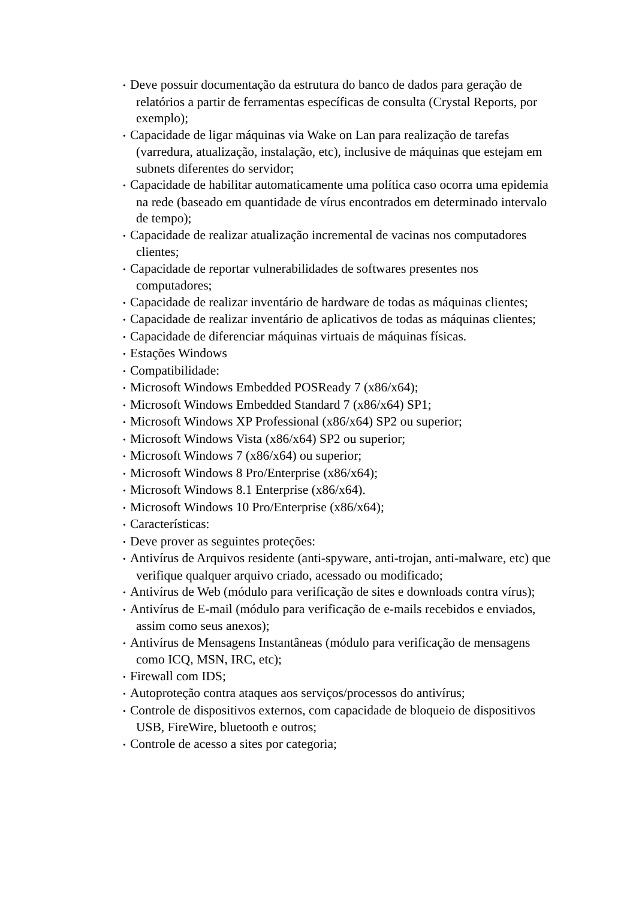• Deve possuir documentação da estrutura do banco de dados para geração de relatórios a partir de ferramentas específicas de consulta (Crystal Reports, por exemplo);
• Capacidade de ligar máquinas via Wake on Lan para realização de tarefas (varredura, atualização, instalação, etc), inclusive de máquinas que estejam em subnets diferentes do servidor;
• Capacidade de habilitar automaticamente uma política caso ocorra uma epidemia na rede (baseado em quantidade de vírus encontrados em determinado intervalo de tempo);
• Capacidade de realizar atualização incremental de vacinas nos computadores clientes;
• Capacidade de reportar vulnerabilidades de softwares presentes nos computadores;
• Capacidade de realizar inventário de hardware de todas as máquinas clientes;
• Capacidade de realizar inventário de aplicativos de todas as máquinas clientes;
• Capacidade de diferenciar máquinas virtuais de máquinas físicas.
• Estações Windows
• Compatibilidade:
• Microsoft Windows Embedded POSReady 7 (x86/x64);
• Microsoft Windows Embedded Standard 7 (x86/x64) SP1;
• Microsoft Windows XP Professional (x86/x64) SP2 ou superior;
• Microsoft Windows Vista (x86/x64) SP2 ou superior;
• Microsoft Windows 7 (x86/x64) ou superior;
• Microsoft Windows 8 Pro/Enterprise (x86/x64);
• Microsoft Windows 8.1 Enterprise (x86/x64).
• Microsoft Windows 10 Pro/Enterprise (x86/x64);
• Características:
• Deve prover as seguintes proteções:
• Antivírus de Arquivos residente (anti-spyware, anti-trojan, anti-malware, etc) que verifique qualquer arquivo criado, acessado ou modificado;
• Antivírus de Web (módulo para verificação de sites e downloads contra vírus);
• Antivírus de E-mail (módulo para verificação de e-mails recebidos e enviados, assim como seus anexos);
• Antivírus de Mensagens Instantâneas (módulo para verificação de mensagens como ICQ, MSN, IRC, etc);
• Firewall com IDS;
• Autoproteção contra ataques aos serviços/processos do antivírus;
• Controle de dispositivos externos, com capacidade de bloqueio de dispositivos USB, FireWire, bluetooth e outros;
• Controle de acesso a sites por categoria;